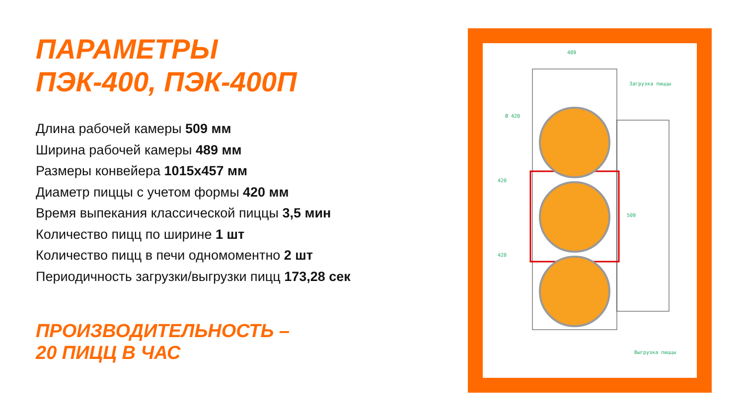ПАРАМЕТРЫ
ПЭК-400, ПЭК-400П
Длина рабочей камеры 509 мм
Ширина рабочей камеры 489 мм
Размеры конвейера 1015х457 мм
Диаметр пиццы с учетом формы 420 мм
Время выпекания классической пиццы 3,5 мин
Количество пицц по ширине 1 шт
Количество пицц в печи одномоментно 2 шт
Периодичность загрузки/выгрузки пицц 173,28 сек
ПРОИЗВОДИТЕЛЬНОСТЬ –
20 ПИЦЦ В ЧАС
489
Загрузка пиццы
Выгрузка пиццы
Ø 420
420
420
509